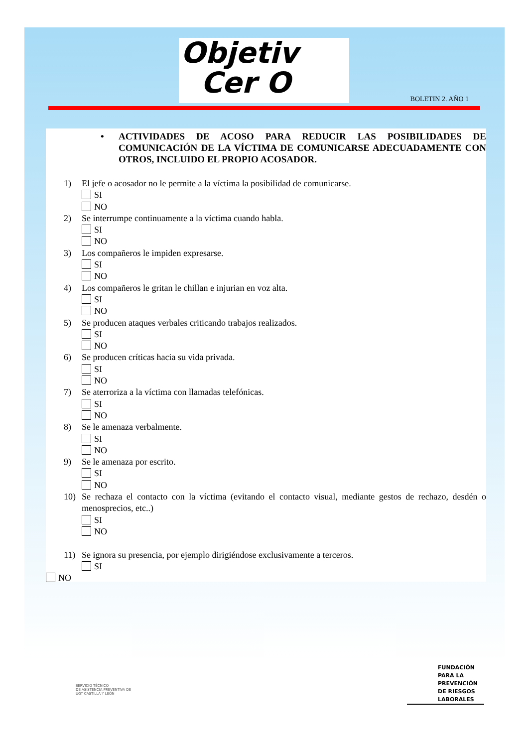Objetiv
Cer O
BOLETIN 2. AÑO 1
• ACTIVIDADES DE ACOSO PARA REDUCIR LAS POSIBILIDADES DE COMUNICACIÓN DE LA VÍCTIMA DE COMUNICARSE ADECUADAMENTE CON OTROS, INCLUIDO EL PROPIO ACOSADOR.
1) El jefe o acosador no le permite a la víctima la posibilidad de comunicarse.
SI
NO
2) Se interrumpe continuamente a la víctima cuando habla.
SI
NO
3) Los compañeros le impiden expresarse.
SI
NO
4) Los compañeros le gritan le chillan e injurian en voz alta.
SI
NO
5) Se producen ataques verbales criticando trabajos realizados.
SI
NO
6) Se producen críticas hacia su vida privada.
SI
NO
7) Se aterroriza a la víctima con llamadas telefónicas.
SI
NO
8) Se le amenaza verbalmente.
SI
NO
9) Se le amenaza por escrito.
SI
NO
10) Se rechaza el contacto con la víctima (evitando el contacto visual, mediante gestos de rechazo, desdén o menosprecios, etc..)
SI
NO
11) Se ignora su presencia, por ejemplo dirigiéndose exclusivamente a terceros.
SI
NO
SERVICIO TÉCNICO
DE ASISTENCIA PREVENTIVA DE
UGT CASTILLA Y LEÓN
FUNDACIÓN
PARA LA
PREVENCIÓN
DE RIESGOS
LABORALES